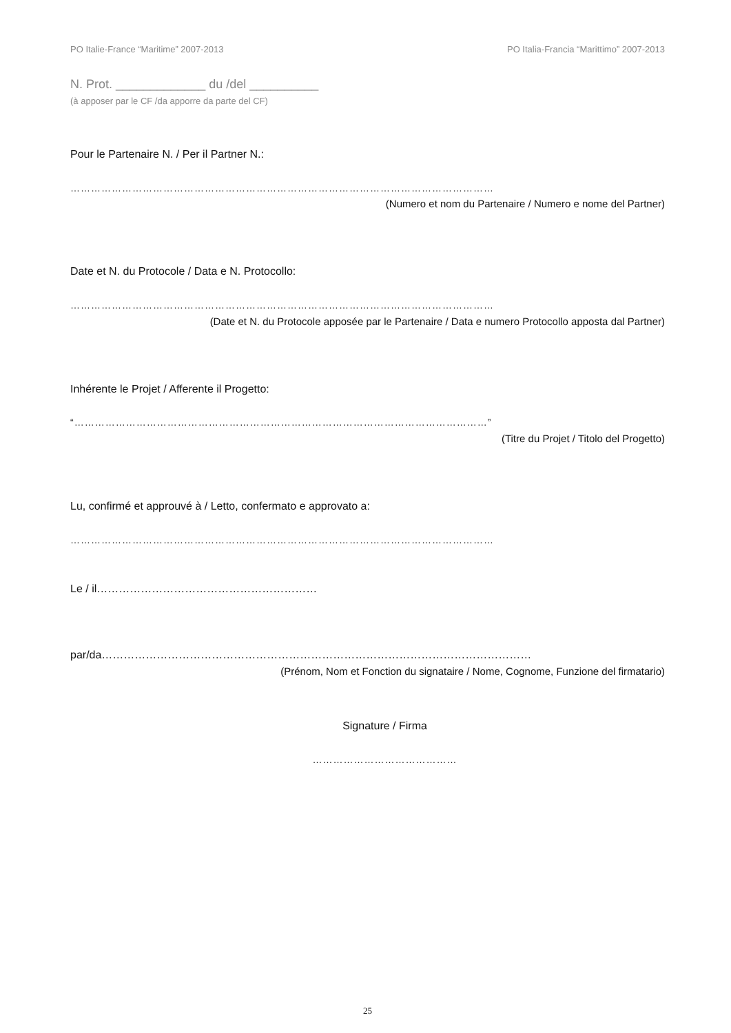PO Italie-France “Maritime” 2007-2013 PO Italia-Francia “Marittimo” 2007-2013
N. Prot. _____________ du /del __________
(à apposer par le CF /da apporre da parte del CF)
Pour le Partenaire N. / Per il Partner N.:
……………………………………………………………………………………………………………
(Numero et nom du Partenaire / Numero e nome del Partner)
Date et N. du Protocole / Data e N. Protocollo:
……………………………………………………………………………………………………………
(Date et N. du Protocole apposée par le Partenaire / Data e numero Protocollo apposta dal Partner)
Inhérente le Projet / Afferente il Progetto:
“…………………………………………………………………………………………………………”
(Titre du Projet / Titolo del Progetto)
Lu, confirmé et approuvé à / Letto, confermato e approvato a:
……………………………………………………………………………………………………………
Le / il……………………………………………………
par/da………………………………………………………………………………………………………
(Prénom, Nom et Fonction du signataire / Nome, Cognome, Funzione del firmatario)
Signature / Firma
……………………………………
25